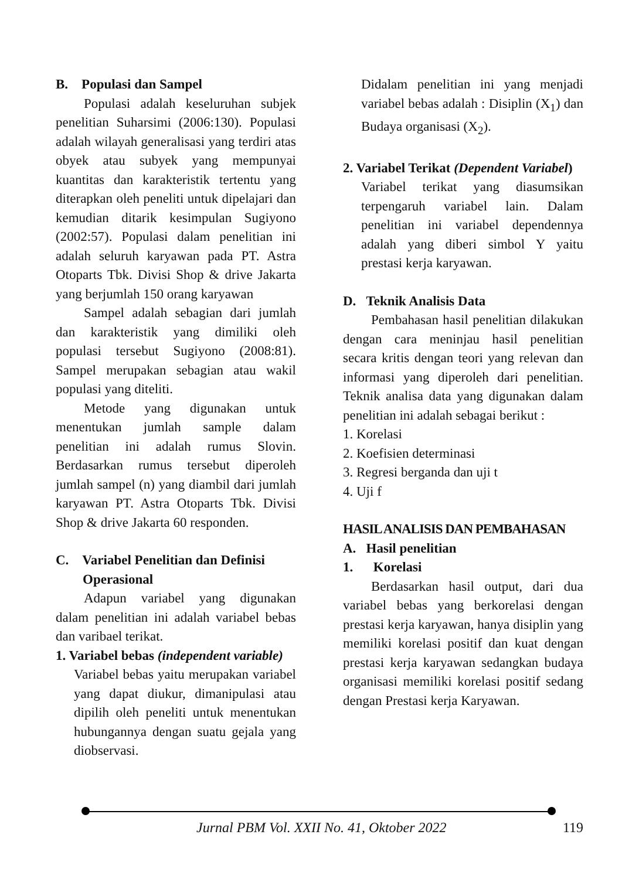B. Populasi dan Sampel
Populasi adalah keseluruhan subjek penelitian Suharsimi (2006:130). Populasi adalah wilayah generalisasi yang terdiri atas obyek atau subyek yang mempunyai kuantitas dan karakteristik tertentu yang diterapkan oleh peneliti untuk dipelajari dan kemudian ditarik kesimpulan Sugiyono (2002:57). Populasi dalam penelitian ini adalah seluruh karyawan pada PT. Astra Otoparts Tbk. Divisi Shop & drive Jakarta yang berjumlah 150 orang karyawan
Sampel adalah sebagian dari jumlah dan karakteristik yang dimiliki oleh populasi tersebut Sugiyono (2008:81). Sampel merupakan sebagian atau wakil populasi yang diteliti.
Metode yang digunakan untuk menentukan jumlah sample dalam penelitian ini adalah rumus Slovin. Berdasarkan rumus tersebut diperoleh jumlah sampel (n) yang diambil dari jumlah karyawan PT. Astra Otoparts Tbk. Divisi Shop & drive Jakarta 60 responden.
C. Variabel Penelitian dan Definisi
Operasional
Adapun variabel yang digunakan dalam penelitian ini adalah variabel bebas dan varibael terikat.
1. Variabel bebas (independent variable)
Variabel bebas yaitu merupakan variabel yang dapat diukur, dimanipulasi atau dipilih oleh peneliti untuk menentukan hubungannya dengan suatu gejala yang diobservasi.
Didalam penelitian ini yang menjadi variabel bebas adalah : Disiplin (X<sub>1</sub>) dan Budaya organisasi (X<sub>2</sub>).
2. Variabel Terikat (Dependent Variabel)
Variabel terikat yang diasumsikan terpengaruh variabel lain. Dalam penelitian ini variabel dependennya adalah yang diberi simbol Y yaitu prestasi kerja karyawan.
D. Teknik Analisis Data
Pembahasan hasil penelitian dilakukan dengan cara meninjau hasil penelitian secara kritis dengan teori yang relevan dan informasi yang diperoleh dari penelitian. Teknik analisa data yang digunakan dalam penelitian ini adalah sebagai berikut :
1. Korelasi
2. Koefisien determinasi
3. Regresi berganda dan uji t
4. Uji f
HASIL ANALISIS DAN PEMBAHASAN
A. Hasil penelitian
1. Korelasi
Berdasarkan hasil output, dari dua variabel bebas yang berkorelasi dengan prestasi kerja karyawan, hanya disiplin yang memiliki korelasi positif dan kuat dengan prestasi kerja karyawan sedangkan budaya organisasi memiliki korelasi positif sedang dengan Prestasi kerja Karyawan.
Jurnal PBM Vol. XXII No. 41, Oktober 2022 119